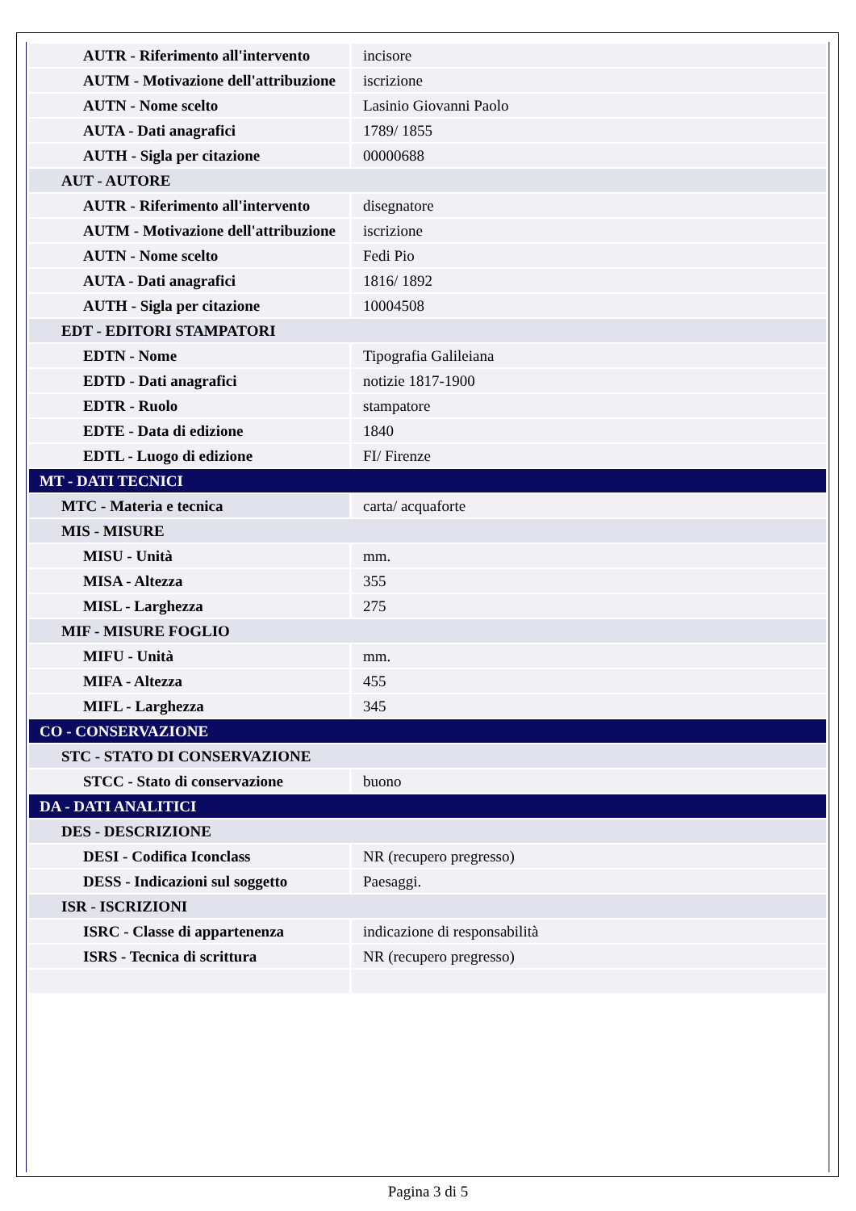| AUTR - Riferimento all'intervento | incisore |
| AUTM - Motivazione dell'attribuzione | iscrizione |
| AUTN - Nome scelto | Lasinio Giovanni Paolo |
| AUTA - Dati anagrafici | 1789/ 1855 |
| AUTH - Sigla per citazione | 00000688 |
| AUT - AUTORE | |
| AUTR - Riferimento all'intervento | disegnatore |
| AUTM - Motivazione dell'attribuzione | iscrizione |
| AUTN - Nome scelto | Fedi Pio |
| AUTA - Dati anagrafici | 1816/ 1892 |
| AUTH - Sigla per citazione | 10004508 |
| EDT - EDITORI STAMPATORI | |
| EDTN - Nome | Tipografia Galileiana |
| EDTD - Dati anagrafici | notizie 1817-1900 |
| EDTR - Ruolo | stampatore |
| EDTE - Data di edizione | 1840 |
| EDTL - Luogo di edizione | FI/ Firenze |
| MT - DATI TECNICI | |
| MTC - Materia e tecnica | carta/ acquaforte |
| MIS - MISURE | |
| MISU - Unità | mm. |
| MISA - Altezza | 355 |
| MISL - Larghezza | 275 |
| MIF - MISURE FOGLIO | |
| MIFU - Unità | mm. |
| MIFA - Altezza | 455 |
| MIFL - Larghezza | 345 |
| CO - CONSERVAZIONE | |
| STC - STATO DI CONSERVAZIONE | |
| STCC - Stato di conservazione | buono |
| DA - DATI ANALITICI | |
| DES - DESCRIZIONE | |
| DESI - Codifica Iconclass | NR (recupero pregresso) |
| DESS - Indicazioni sul soggetto | Paesaggi. |
| ISR - ISCRIZIONI | |
| ISRC - Classe di appartenenza | indicazione di responsabilità |
| ISRS - Tecnica di scrittura | NR (recupero pregresso) |
Pagina 3 di 5